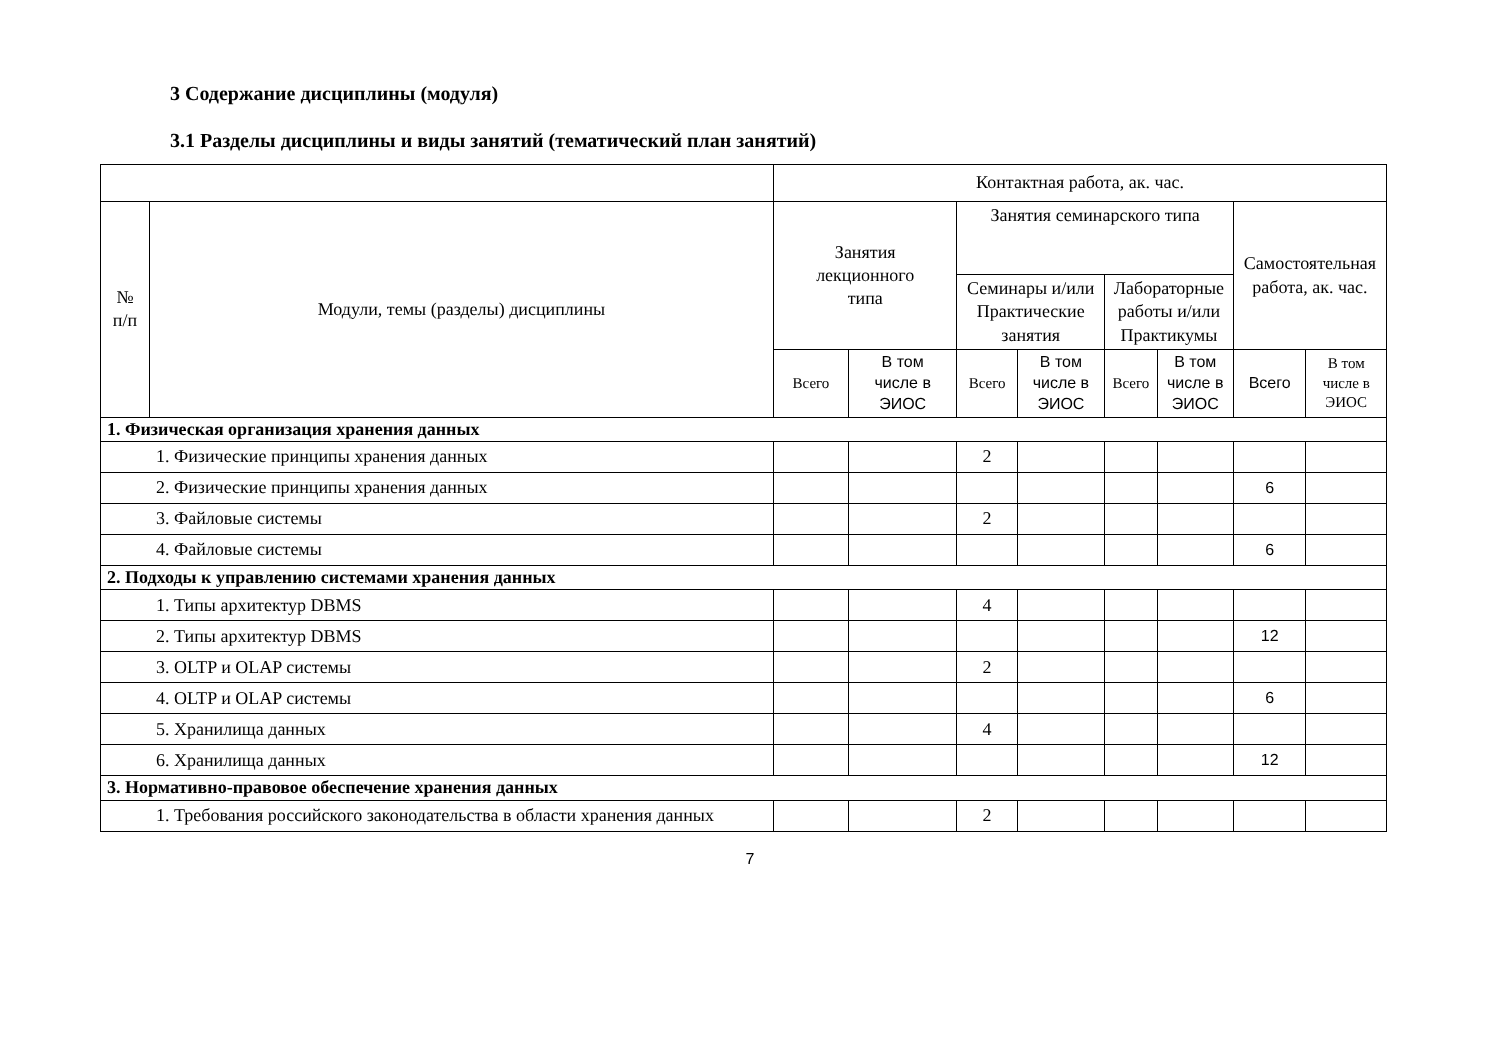3 Содержание дисциплины (модуля)
3.1 Разделы дисциплины и виды занятий (тематический план занятий)
| | | Контактная работа, ак. час. | | | | | | | |
| --- | --- | --- | --- | --- | --- | --- | --- | --- | --- |
| № п/п | Модули, темы (разделы) дисциплины | Занятия лекционного типа | | Занятия семинарского типа | | | | Самостоятельная работа, ак. час. | |
| | | | | Семинары и/или Практические занятия | | Лабораторные работы и/или Практикумы | | | |
| | | Всего | В том числе в ЭИОС | Всего | В том числе в ЭИОС | Всего | В том числе в ЭИОС | Всего | В том числе в ЭИОС |
| 1. Физическая организация хранения данных | | | | | | | | | |
| 1. Физические принципы хранения данных | | | | 2 | | | | | |
| 2. Физические принципы хранения данных | | | | | | | | 6 | |
| 3. Файловые системы | | | | 2 | | | | | |
| 4. Файловые системы | | | | | | | | 6 | |
| 2. Подходы к управлению системами хранения данных | | | | | | | | | |
| 1. Типы архитектур DBMS | | | | 4 | | | | | |
| 2. Типы архитектур DBMS | | | | | | | | 12 | |
| 3. OLTP и OLAP системы | | | | 2 | | | | | |
| 4. OLTP и OLAP системы | | | | | | | | 6 | |
| 5. Хранилища данных | | | | 4 | | | | | |
| 6. Хранилища данных | | | | | | | | 12 | |
| 3. Нормативно-правовое обеспечение хранения данных | | | | | | | | | |
| 1. Требования российского законодательства в области хранения данных | | | | 2 | | | | | |
7